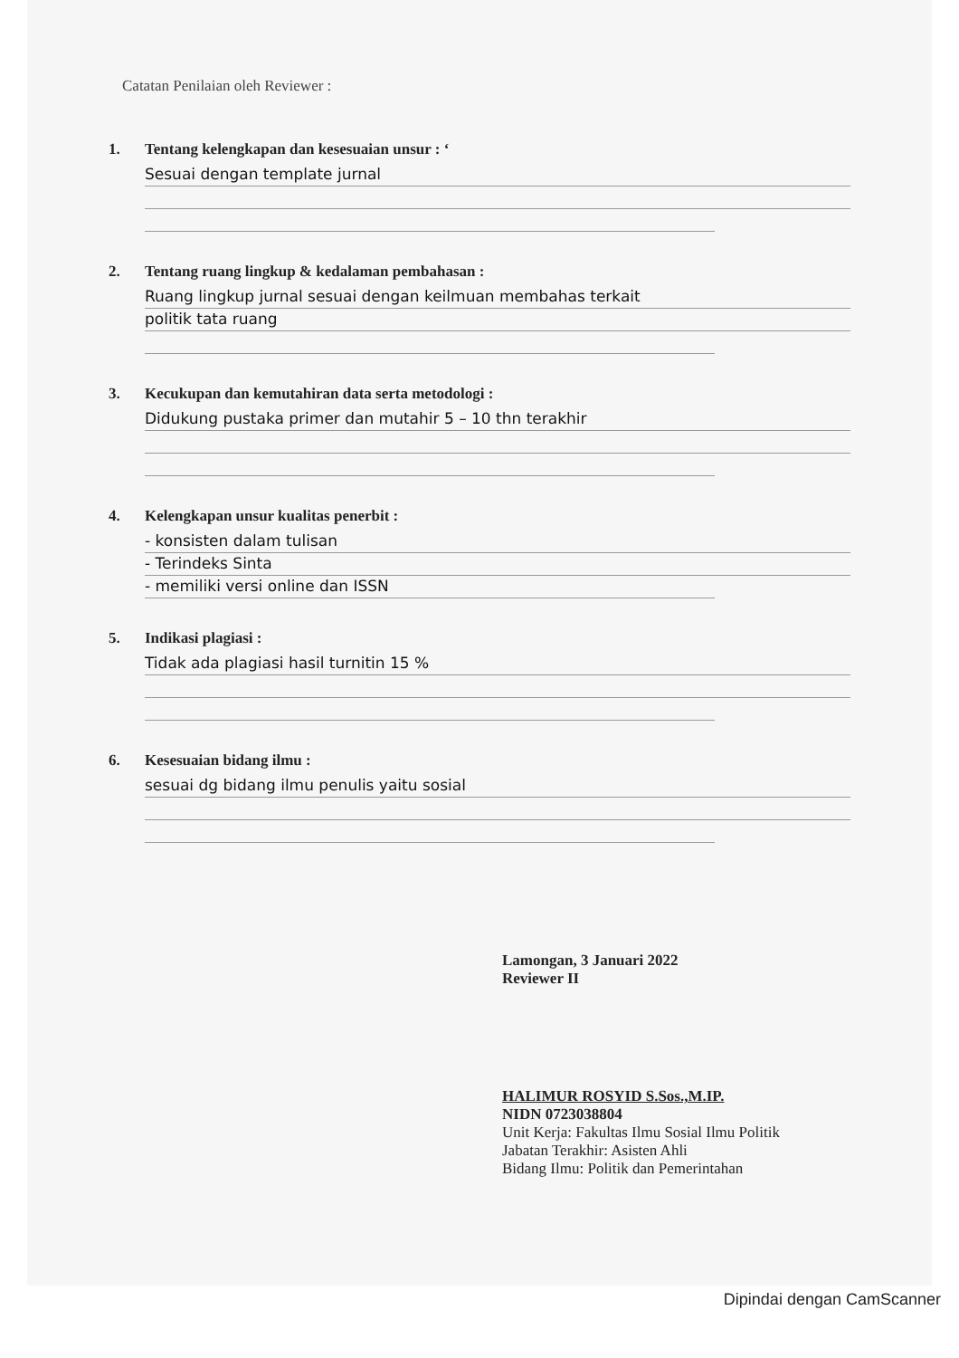Catatan Penilaian oleh Reviewer :
1. Tentang kelengkapan dan kesesuaian unsur : ‘
Sesuai dengan template jurnal
2. Tentang ruang lingkup & kedalaman pembahasan :
Ruang lingkup jurnal sesuai dengan keilmuan membahas terkait
politik tata ruang
3. Kecukupan dan kemutahiran data serta metodologi :
Didukung pustaka primer dan mutahir 5 – 10 thn terakhir
4. Kelengkapan unsur kualitas penerbit :
- konsisten dalam tulisan
- Terindeks Sinta
- memiliki versi online dan ISSN
5. Indikasi plagiasi :
Tidak ada plagiasi hasil turnitin 15 %
6. Kesesuaian bidang ilmu :
sesuai dg bidang ilmu penulis yaitu sosial
Lamongan, 3 Januari 2022
Reviewer II
HALIMUR ROSYID S.Sos.,M.IP.
NIDN 0723038804
Unit Kerja: Fakultas Ilmu Sosial Ilmu Politik
Jabatan Terakhir: Asisten Ahli
Bidang Ilmu: Politik dan Pemerintahan
Dipindai dengan CamScanner